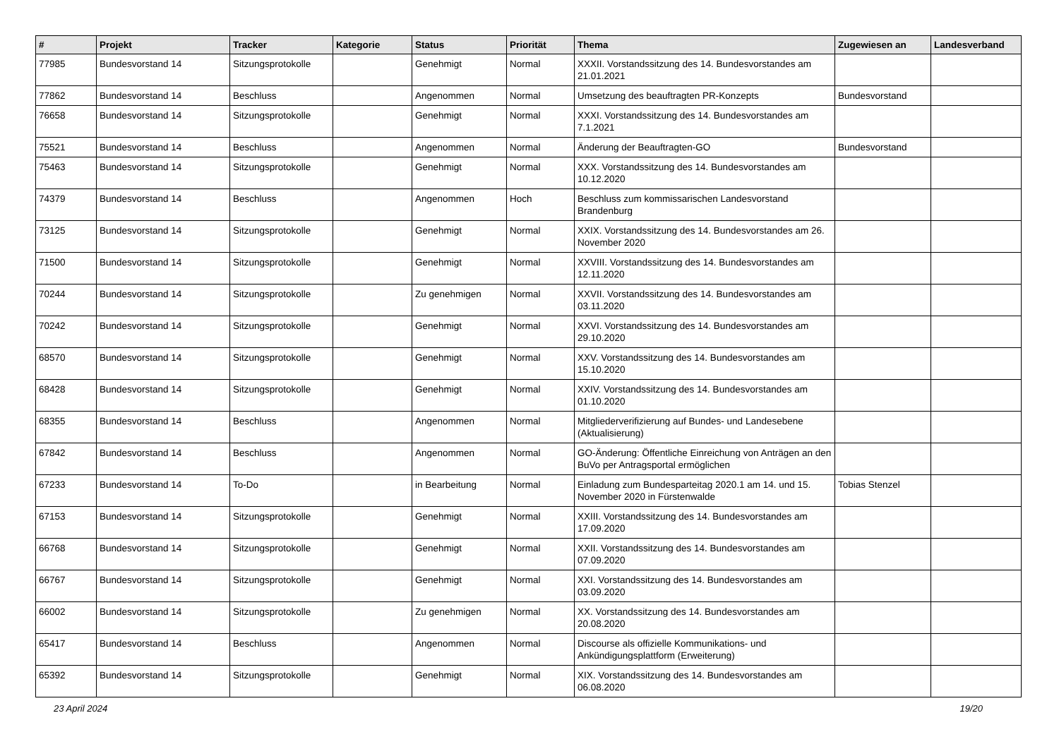| # | Projekt | Tracker | Kategorie | Status | Priorität | Thema | Zugewiesen an | Landesverband |
| --- | --- | --- | --- | --- | --- | --- | --- | --- |
| 77985 | Bundesvorstand 14 | Sitzungsprotokolle | | Genehmigt | Normal | XXXII. Vorstandssitzung des 14. Bundesvorstandes am 21.01.2021 | | |
| 77862 | Bundesvorstand 14 | Beschluss | | Angenommen | Normal | Umsetzung des beauftragten PR-Konzepts | Bundesvorstand | |
| 76658 | Bundesvorstand 14 | Sitzungsprotokolle | | Genehmigt | Normal | XXXI. Vorstandssitzung des 14. Bundesvorstandes am 7.1.2021 | | |
| 75521 | Bundesvorstand 14 | Beschluss | | Angenommen | Normal | Änderung der Beauftragten-GO | Bundesvorstand | |
| 75463 | Bundesvorstand 14 | Sitzungsprotokolle | | Genehmigt | Normal | XXX. Vorstandssitzung des 14. Bundesvorstandes am 10.12.2020 | | |
| 74379 | Bundesvorstand 14 | Beschluss | | Angenommen | Hoch | Beschluss zum kommissarischen Landesvorstand Brandenburg | | |
| 73125 | Bundesvorstand 14 | Sitzungsprotokolle | | Genehmigt | Normal | XXIX. Vorstandssitzung des 14. Bundesvorstandes am 26. November 2020 | | |
| 71500 | Bundesvorstand 14 | Sitzungsprotokolle | | Genehmigt | Normal | XXVIII. Vorstandssitzung des 14. Bundesvorstandes am 12.11.2020 | | |
| 70244 | Bundesvorstand 14 | Sitzungsprotokolle | | Zu genehmigen | Normal | XXVII. Vorstandssitzung des 14. Bundesvorstandes am 03.11.2020 | | |
| 70242 | Bundesvorstand 14 | Sitzungsprotokolle | | Genehmigt | Normal | XXVI. Vorstandssitzung des 14. Bundesvorstandes am 29.10.2020 | | |
| 68570 | Bundesvorstand 14 | Sitzungsprotokolle | | Genehmigt | Normal | XXV. Vorstandssitzung des 14. Bundesvorstandes am 15.10.2020 | | |
| 68428 | Bundesvorstand 14 | Sitzungsprotokolle | | Genehmigt | Normal | XXIV. Vorstandssitzung des 14. Bundesvorstandes am 01.10.2020 | | |
| 68355 | Bundesvorstand 14 | Beschluss | | Angenommen | Normal | Mitgliederverifizierung auf Bundes- und Landesebene (Aktualisierung) | | |
| 67842 | Bundesvorstand 14 | Beschluss | | Angenommen | Normal | GO-Änderung: Öffentliche Einreichung von Anträgen an den BuVo per Antragsportal ermöglichen | | |
| 67233 | Bundesvorstand 14 | To-Do | | in Bearbeitung | Normal | Einladung zum Bundesparteitag 2020.1 am 14. und 15. November 2020 in Fürstenwalde | Tobias Stenzel | |
| 67153 | Bundesvorstand 14 | Sitzungsprotokolle | | Genehmigt | Normal | XXIII. Vorstandssitzung des 14. Bundesvorstandes am 17.09.2020 | | |
| 66768 | Bundesvorstand 14 | Sitzungsprotokolle | | Genehmigt | Normal | XXII. Vorstandssitzung des 14. Bundesvorstandes am 07.09.2020 | | |
| 66767 | Bundesvorstand 14 | Sitzungsprotokolle | | Genehmigt | Normal | XXI. Vorstandssitzung des 14. Bundesvorstandes am 03.09.2020 | | |
| 66002 | Bundesvorstand 14 | Sitzungsprotokolle | | Zu genehmigen | Normal | XX. Vorstandssitzung des 14. Bundesvorstandes am 20.08.2020 | | |
| 65417 | Bundesvorstand 14 | Beschluss | | Angenommen | Normal | Discourse als offizielle Kommunikations- und Ankündigungsplattform (Erweiterung) | | |
| 65392 | Bundesvorstand 14 | Sitzungsprotokolle | | Genehmigt | Normal | XIX. Vorstandssitzung des 14. Bundesvorstandes am 06.08.2020 | | |
23 April 2024 19/20